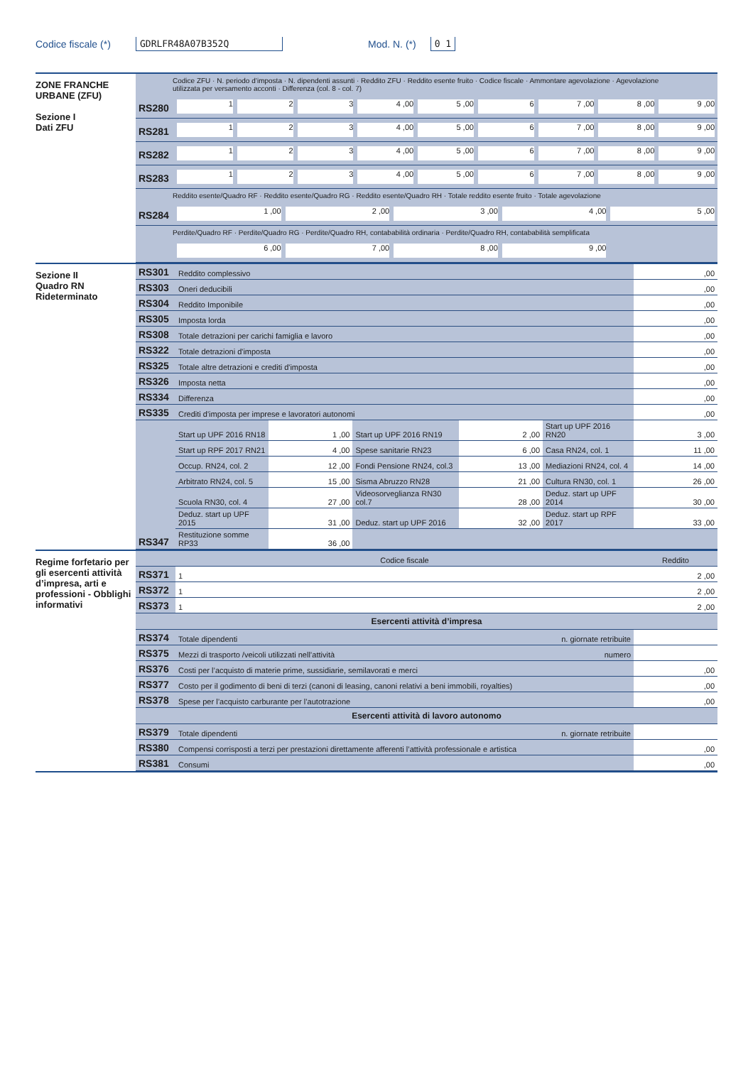Codice fiscale (*) GDRLFR48A07B352Q Mod. N. (*) 0 1
ZONE FRANCHE URBANE (ZFU)
Sezione I
Dati ZFU
Codice ZFU · N. periodo d’imposta · N. dipendenti assunti · Reddito ZFU · Reddito esente fruito · Codice fiscale · Ammontare agevolazione · Agevolazione utilizzata per versamento acconti · Differenza (col. 8 - col. 7)
RS280 1 2 3 4 ,00 5 ,00 6 7 ,00 8 ,00 9 ,00
RS281 1 2 3 4 ,00 5 ,00 6 7 ,00 8 ,00 9 ,00
RS282 1 2 3 4 ,00 5 ,00 6 7 ,00 8 ,00 9 ,00
RS283 1 2 3 4 ,00 5 ,00 6 7 ,00 8 ,00 9 ,00
Reddito esente/Quadro RF · Reddito esente/Quadro RG · Reddito esente/Quadro RH · Totale reddito esente fruito · Totale agevolazione
RS284 1 ,00 2 ,00 3 ,00 4 ,00 5 ,00
Perdite/Quadro RF · Perdite/Quadro RG · Perdite/Quadro RH, contababilità ordinaria · Perdite/Quadro RH, contababilità semplificata
6 ,00 7 ,00 8 ,00 9 ,00
Sezione II
Quadro RN
Rideterminato
| RS301 | Reddito complessivo | ,00 |
| RS303 | Oneri deducibili | ,00 |
| RS304 | Reddito Imponibile | ,00 |
| RS305 | Imposta lorda | ,00 |
| RS308 | Totale detrazioni per carichi famiglia e lavoro | ,00 |
| RS322 | Totale detrazioni d'imposta | ,00 |
| RS325 | Totale altre detrazioni e crediti d'imposta | ,00 |
| RS326 | Imposta netta | ,00 |
| RS334 | Differenza | ,00 |
| RS335 | Crediti d'imposta per imprese e lavoratori autonomi | ,00 |
| RS347 | Start up UPF 2016 RN18 | 1 ,00 | Start up UPF 2016 RN19 | 2 ,00 | Start up UPF 2016 RN20 | 3 ,00 |
| | Start up RPF 2017 RN21 | 4 ,00 | Spese sanitarie RN23 | 6 ,00 | Casa RN24, col. 1 | 11 ,00 |
| | Occup. RN24, col. 2 | 12 ,00 | Fondi Pensione RN24, col.3 | 13 ,00 | Mediazioni RN24, col. 4 | 14 ,00 |
| | Arbitrato RN24, col. 5 | 15 ,00 | Sisma Abruzzo RN28 | 21 ,00 | Cultura RN30, col. 1 | 26 ,00 |
| | Scuola RN30, col. 4 | 27 ,00 | Videosorveglianza RN30 col.7 | 28 ,00 | Deduz. start up UPF 2014 | 30 ,00 |
| | Deduz. start up UPF 2015 | 31 ,00 | Deduz. start up UPF 2016 | 32 ,00 | Deduz. start up RPF 2017 | 33 ,00 |
| | Restituzione somme RP33 | 36 ,00 | | | | |
Regime forfetario per gli esercenti attività d’impresa, arti e professioni - Obblighi informativi
| | Codice fiscale | Reddito |
| RS371 | 1 | 2 ,00 |
| RS372 | 1 | 2 ,00 |
| RS373 | 1 | 2 ,00 |
Esercenti attività d’impresa
| RS374 | Totale dipendenti | n. giornate retribuite | |
| RS375 | Mezzi di trasporto /veicoli utilizzati nell’attività | numero | |
| RS376 | Costi per l’acquisto di materie prime, sussidiarie, semilavorati e merci | | ,00 |
| RS377 | Costo per il godimento di beni di terzi (canoni di leasing, canoni relativi a beni immobili, royalties) | | ,00 |
| RS378 | Spese per l’acquisto carburante per l’autotrazione | | ,00 |
Esercenti attività di lavoro autonomo
| RS379 | Totale dipendenti | n. giornate retribuite | |
| RS380 | Compensi corrisposti a terzi per prestazioni direttamente afferenti l’attività professionale e artistica | | ,00 |
| RS381 | Consumi | | ,00 |